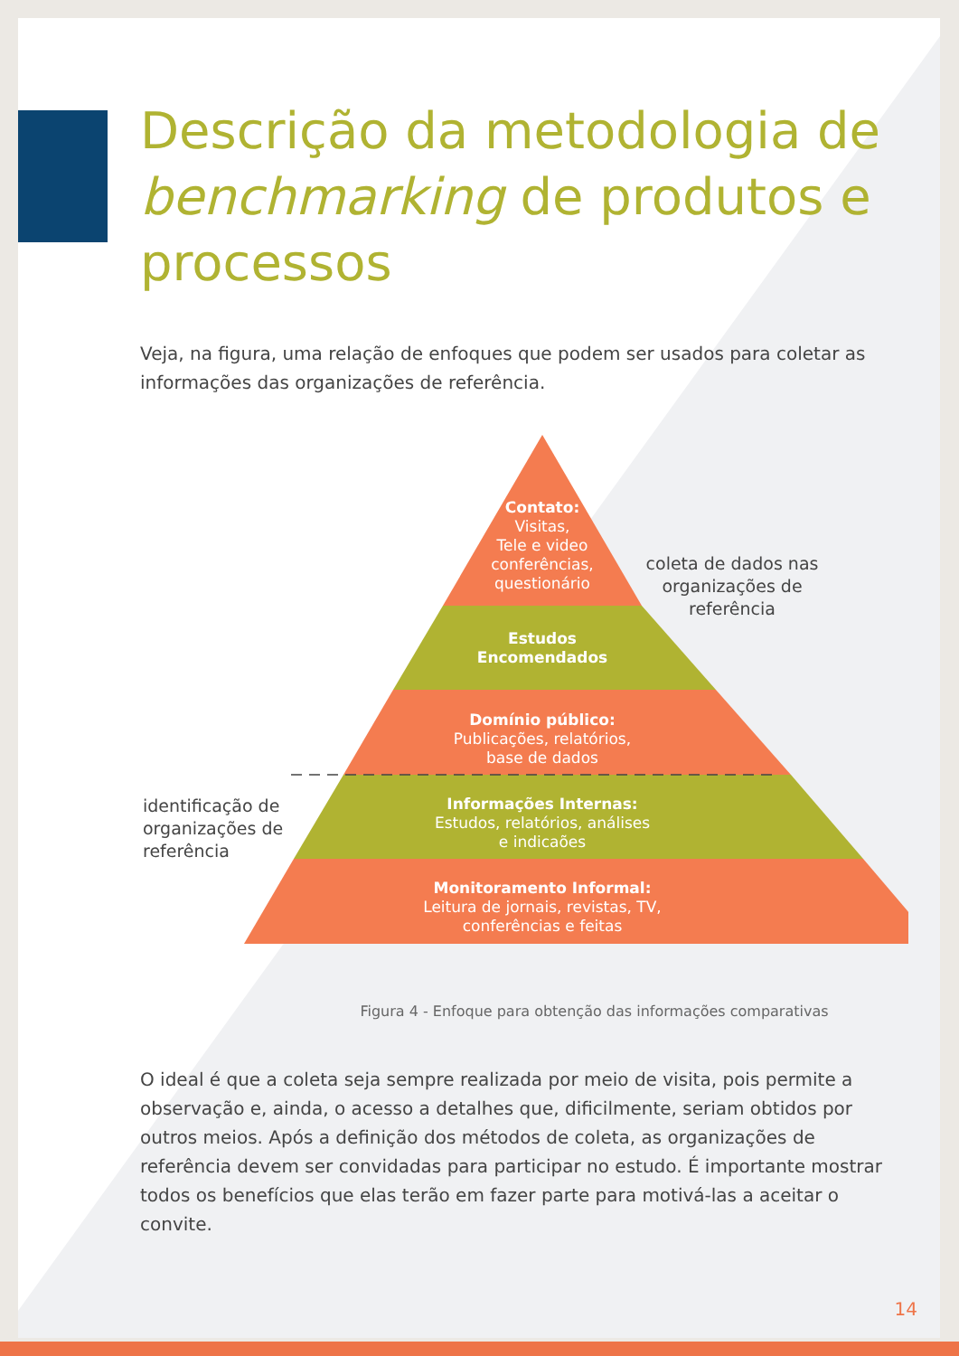Descrição da metodologia de benchmarking de produtos e processos
Veja, na figura, uma relação de enfoques que podem ser usados para coletar as informações das organizações de referência.
Contato:
Visitas,
Tele e video
conferências,
questionário
Estudos
Encomendados
Domínio público:
Publicações, relatórios,
base de dados
Informações Internas:
Estudos, relatórios, análises
e indicaões
Monitoramento Informal:
Leitura de jornais, revistas, TV,
conferências e feitas
coleta de dados nas organizações de referência
identificação de organizações de referência
Figura 4 - Enfoque para obtenção das informações comparativas
O ideal é que a coleta seja sempre realizada por meio de visita, pois permite a observação e, ainda, o acesso a detalhes que, dificilmente, seriam obtidos por outros meios. Após a definição dos métodos de coleta, as organizações de referência devem ser convidadas para participar no estudo. É importante mostrar todos os benefícios que elas terão em fazer parte para motivá-las a aceitar o convite.
14